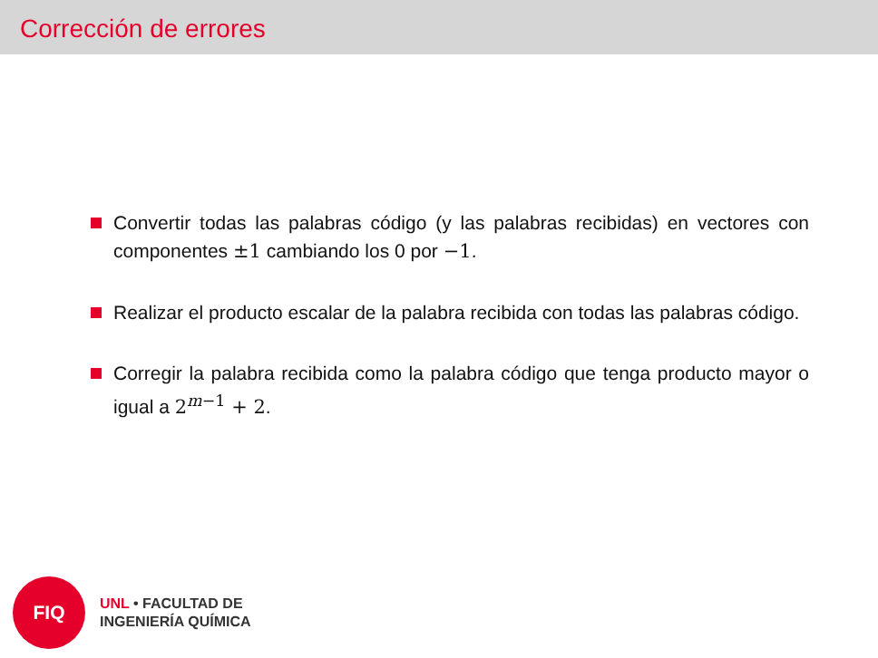Corrección de errores
Convertir todas las palabras código (y las palabras recibidas) en vectores con componentes ±1 cambiando los 0 por −1.
Realizar el producto escalar de la palabra recibida con todas las palabras código.
Corregir la palabra recibida como la palabra código que tenga producto mayor o igual a 2<sup>m−1</sup> + 2.
FIQ
UNL • FACULTAD DE
INGENIERÍA QUÍMICA